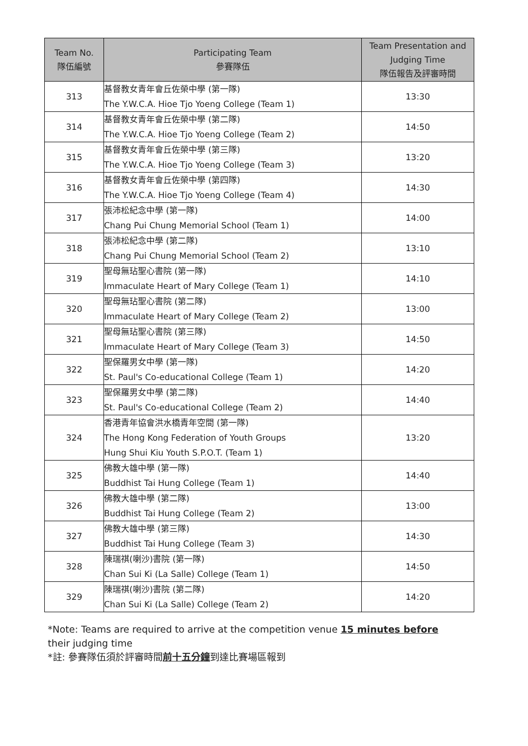| Team No. 隊伍編號 | Participating Team 參賽隊伍 | Team Presentation and Judging Time 隊伍報告及評審時間 |
| --- | --- | --- |
| 313 | 基督教女青年會丘佐榮中學 (第一隊) The Y.W.C.A. Hioe Tjo Yoeng College (Team 1) | 13:30 |
| 314 | 基督教女青年會丘佐榮中學 (第二隊) The Y.W.C.A. Hioe Tjo Yoeng College (Team 2) | 14:50 |
| 315 | 基督教女青年會丘佐榮中學 (第三隊) The Y.W.C.A. Hioe Tjo Yoeng College (Team 3) | 13:20 |
| 316 | 基督教女青年會丘佐榮中學 (第四隊) The Y.W.C.A. Hioe Tjo Yoeng College (Team 4) | 14:30 |
| 317 | 張沛松紀念中學 (第一隊) Chang Pui Chung Memorial School (Team 1) | 14:00 |
| 318 | 張沛松紀念中學 (第二隊) Chang Pui Chung Memorial School (Team 2) | 13:10 |
| 319 | 聖母無玷聖心書院 (第一隊) Immaculate Heart of Mary College (Team 1) | 14:10 |
| 320 | 聖母無玷聖心書院 (第二隊) Immaculate Heart of Mary College (Team 2) | 13:00 |
| 321 | 聖母無玷聖心書院 (第三隊) Immaculate Heart of Mary College (Team 3) | 14:50 |
| 322 | 聖保羅男女中學 (第一隊) St. Paul's Co-educational College (Team 1) | 14:20 |
| 323 | 聖保羅男女中學 (第二隊) St. Paul's Co-educational College (Team 2) | 14:40 |
| 324 | 香港青年協會洪水橋青年空間 (第一隊) The Hong Kong Federation of Youth Groups Hung Shui Kiu Youth S.P.O.T. (Team 1) | 13:20 |
| 325 | 佛教大雄中學 (第一隊) Buddhist Tai Hung College (Team 1) | 14:40 |
| 326 | 佛教大雄中學 (第二隊) Buddhist Tai Hung College (Team 2) | 13:00 |
| 327 | 佛教大雄中學 (第三隊) Buddhist Tai Hung College (Team 3) | 14:30 |
| 328 | 陳瑞祺(喇沙)書院 (第一隊) Chan Sui Ki (La Salle) College (Team 1) | 14:50 |
| 329 | 陳瑞祺(喇沙)書院 (第二隊) Chan Sui Ki (La Salle) College (Team 2) | 14:20 |
*Note: Teams are required to arrive at the competition venue 15 minutes before their judging time
*註: 參賽隊伍須於評審時間前十五分鐘到達比賽場區報到